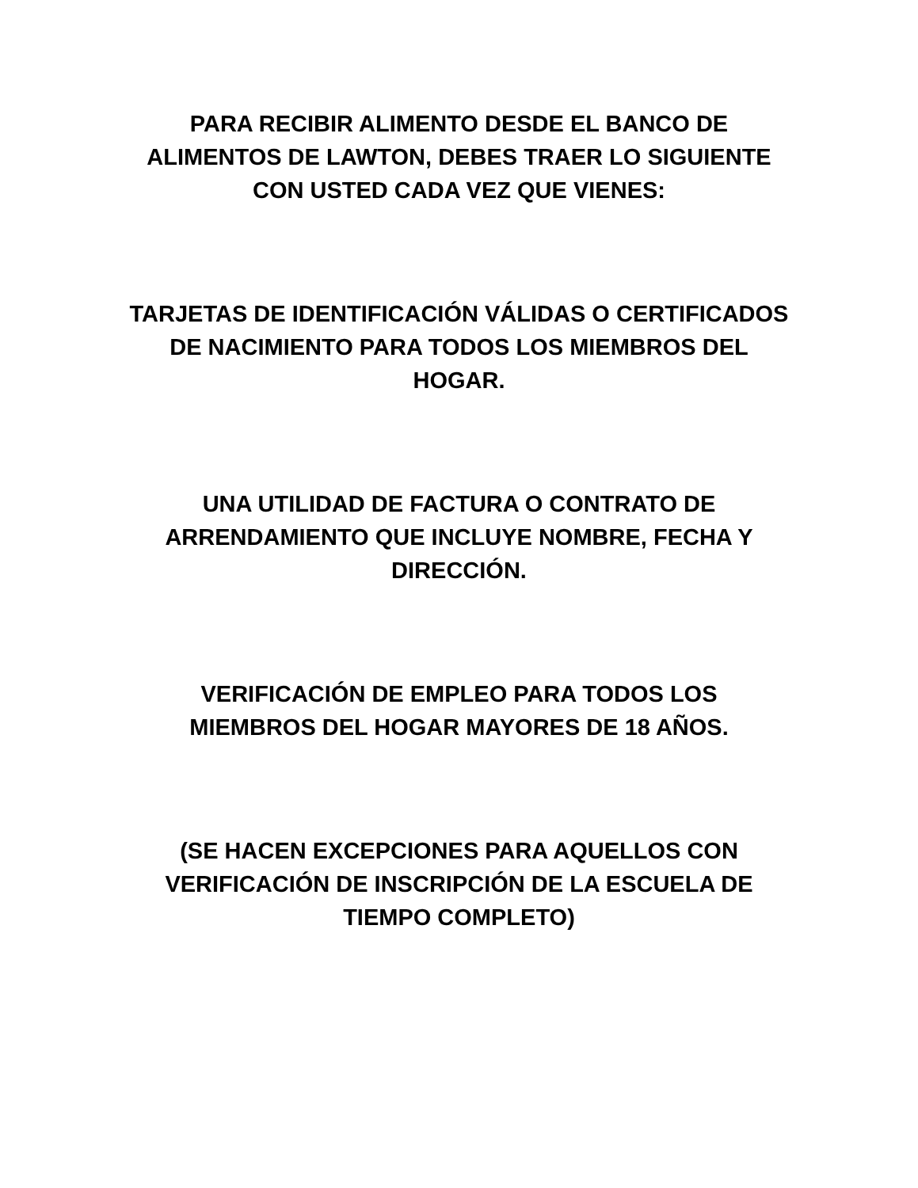PARA RECIBIR ALIMENTO DESDE EL BANCO DE
ALIMENTOS DE LAWTON, DEBES TRAER LO SIGUIENTE
CON USTED CADA VEZ QUE VIENES:
TARJETAS DE IDENTIFICACIÓN VÁLIDAS O CERTIFICADOS
DE NACIMIENTO PARA TODOS LOS MIEMBROS DEL
HOGAR.
UNA UTILIDAD DE FACTURA O CONTRATO DE
ARRENDAMIENTO QUE INCLUYE NOMBRE, FECHA Y
DIRECCIÓN.
VERIFICACIÓN DE EMPLEO PARA TODOS LOS
MIEMBROS DEL HOGAR MAYORES DE 18 AÑOS.
(SE HACEN EXCEPCIONES PARA AQUELLOS CON
VERIFICACIÓN DE INSCRIPCIÓN DE LA ESCUELA DE
TIEMPO COMPLETO)